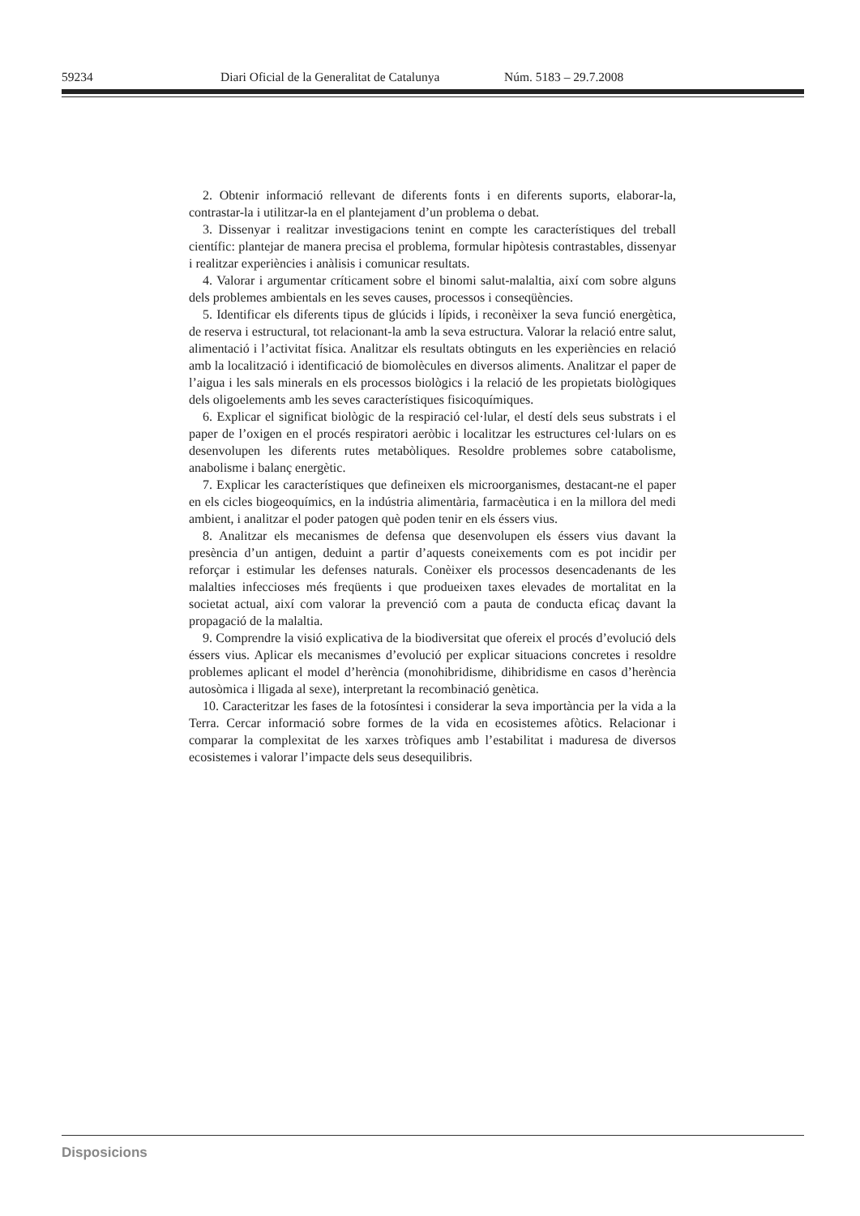59234 Diari Oficial de la Generalitat de Catalunya Núm. 5183 – 29.7.2008
2. Obtenir informació rellevant de diferents fonts i en diferents suports, elaborar-la, contrastar-la i utilitzar-la en el plantejament d’un problema o debat.
3. Dissenyar i realitzar investigacions tenint en compte les característiques del treball científic: plantejar de manera precisa el problema, formular hipòtesis contrastables, dissenyar i realitzar experiències i anàlisis i comunicar resultats.
4. Valorar i argumentar críticament sobre el binomi salut-malaltia, així com sobre alguns dels problemes ambientals en les seves causes, processos i conseqüències.
5. Identificar els diferents tipus de glúcids i lípids, i reconèixer la seva funció energètica, de reserva i estructural, tot relacionant-la amb la seva estructura. Valorar la relació entre salut, alimentació i l’activitat física. Analitzar els resultats obtinguts en les experiències en relació amb la localització i identificació de biomolècules en diversos aliments. Analitzar el paper de l’aigua i les sals minerals en els processos biològics i la relació de les propietats biològiques dels oligoelements amb les seves característiques fisicoquímiques.
6. Explicar el significat biològic de la respiració cel·lular, el destí dels seus substrats i el paper de l’oxigen en el procés respiratori aeròbic i localitzar les estructures cel·lulars on es desenvolupen les diferents rutes metabòliques. Resoldre problemes sobre catabolisme, anabolisme i balanç energètic.
7. Explicar les característiques que defineixen els microorganismes, destacant-ne el paper en els cicles biogeoquímics, en la indústria alimentària, farmacèutica i en la millora del medi ambient, i analitzar el poder patogen què poden tenir en els éssers vius.
8. Analitzar els mecanismes de defensa que desenvolupen els éssers vius davant la presència d’un antigen, deduint a partir d’aquests coneixements com es pot incidir per reforçar i estimular les defenses naturals. Conèixer els processos desencadenants de les malalties infeccioses més freqüents i que produeixen taxes elevades de mortalitat en la societat actual, així com valorar la prevenció com a pauta de conducta eficaç davant la propagació de la malaltia.
9. Comprendre la visió explicativa de la biodiversitat que ofereix el procés d’evolució dels éssers vius. Aplicar els mecanismes d’evolució per explicar situacions concretes i resoldre problemes aplicant el model d’herència (monohibridisme, dihibridisme en casos d’herència autosòmica i lligada al sexe), interpretant la recombinació genètica.
10. Caracteritzar les fases de la fotosíntesi i considerar la seva importància per la vida a la Terra. Cercar informació sobre formes de la vida en ecosistemes afòtics. Relacionar i comparar la complexitat de les xarxes tròfiques amb l’estabilitat i maduresa de diversos ecosistemes i valorar l’impacte dels seus desequilibris.
Disposicions